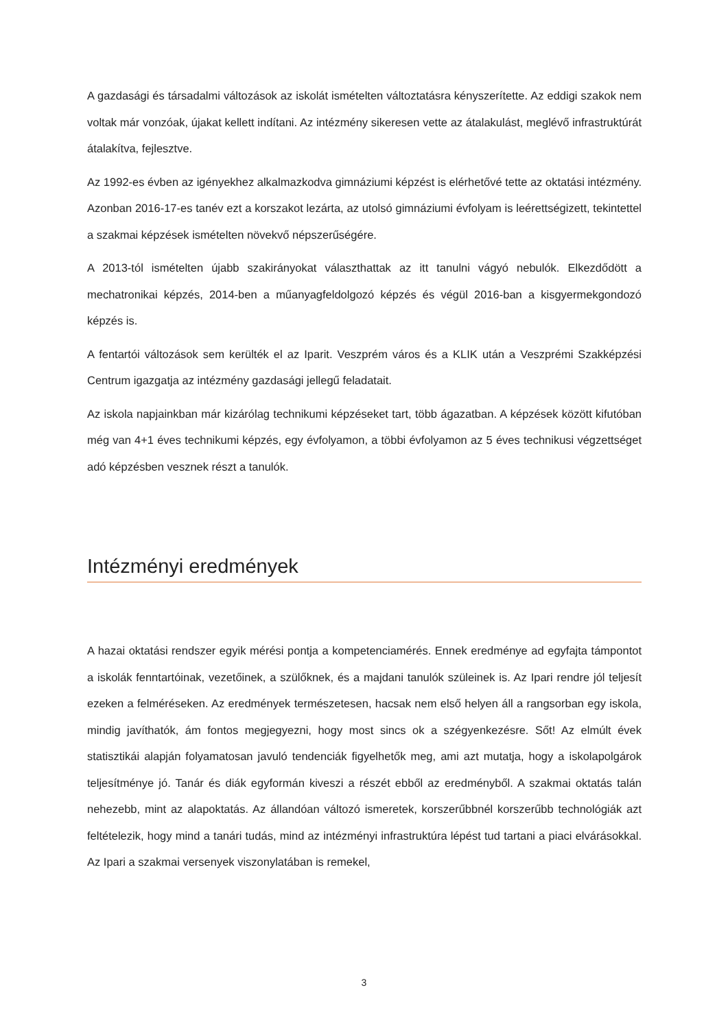A gazdasági és társadalmi változások az iskolát ismételten változtatásra kényszerítette. Az eddigi szakok nem voltak már vonzóak, újakat kellett indítani. Az intézmény sikeresen vette az átalakulást, meglévő infrastruktúrát átalakítva, fejlesztve.
Az 1992-es évben az igényekhez alkalmazkodva gimnáziumi képzést is elérhetővé tette az oktatási intézmény. Azonban 2016-17-es tanév ezt a korszakot lezárta, az utolsó gimnáziumi évfolyam is leérettségizett, tekintettel a szakmai képzések ismételten növekvő népszerűségére.
A 2013-tól ismételten újabb szakirányokat választhattak az itt tanulni vágyó nebulók. Elkezdődött a mechatronikai képzés, 2014-ben a műanyagfeldolgozó képzés és végül 2016-ban a kisgyermekgondozó képzés is.
A fentartói változások sem kerülték el az Iparit. Veszprém város és a KLIK után a Veszprémi Szakképzési Centrum igazgatja az intézmény gazdasági jellegű feladatait.
Az iskola napjainkban már kizárólag technikumi képzéseket tart, több ágazatban. A képzések között kifutóban még van 4+1 éves technikumi képzés, egy évfolyamon, a többi évfolyamon az 5 éves technikusi végzettséget adó képzésben vesznek részt a tanulók.
Intézményi eredmények
A hazai oktatási rendszer egyik mérési pontja a kompetenciamérés. Ennek eredménye ad egyfajta támpontot a iskolák fenntartóinak, vezetőinek, a szülőknek, és a majdani tanulók szüleinek is. Az Ipari rendre jól teljesít ezeken a felméréseken. Az eredmények természetesen, hacsak nem első helyen áll a rangsorban egy iskola, mindig javíthatók, ám fontos megjegyezni, hogy most sincs ok a szégyenkezésre. Sőt! Az elmúlt évek statisztikái alapján folyamatosan javuló tendenciák figyelhetők meg, ami azt mutatja, hogy a iskolapolgárok teljesítménye jó. Tanár és diák egyformán kiveszi a részét ebből az eredményből. A szakmai oktatás talán nehezebb, mint az alapoktatás. Az állandóan változó ismeretek, korszerűbbnél korszerűbb technológiák azt feltételezik, hogy mind a tanári tudás, mind az intézményi infrastruktúra lépést tud tartani a piaci elvárásokkal. Az Ipari a szakmai versenyek viszonylatában is remekel,
3